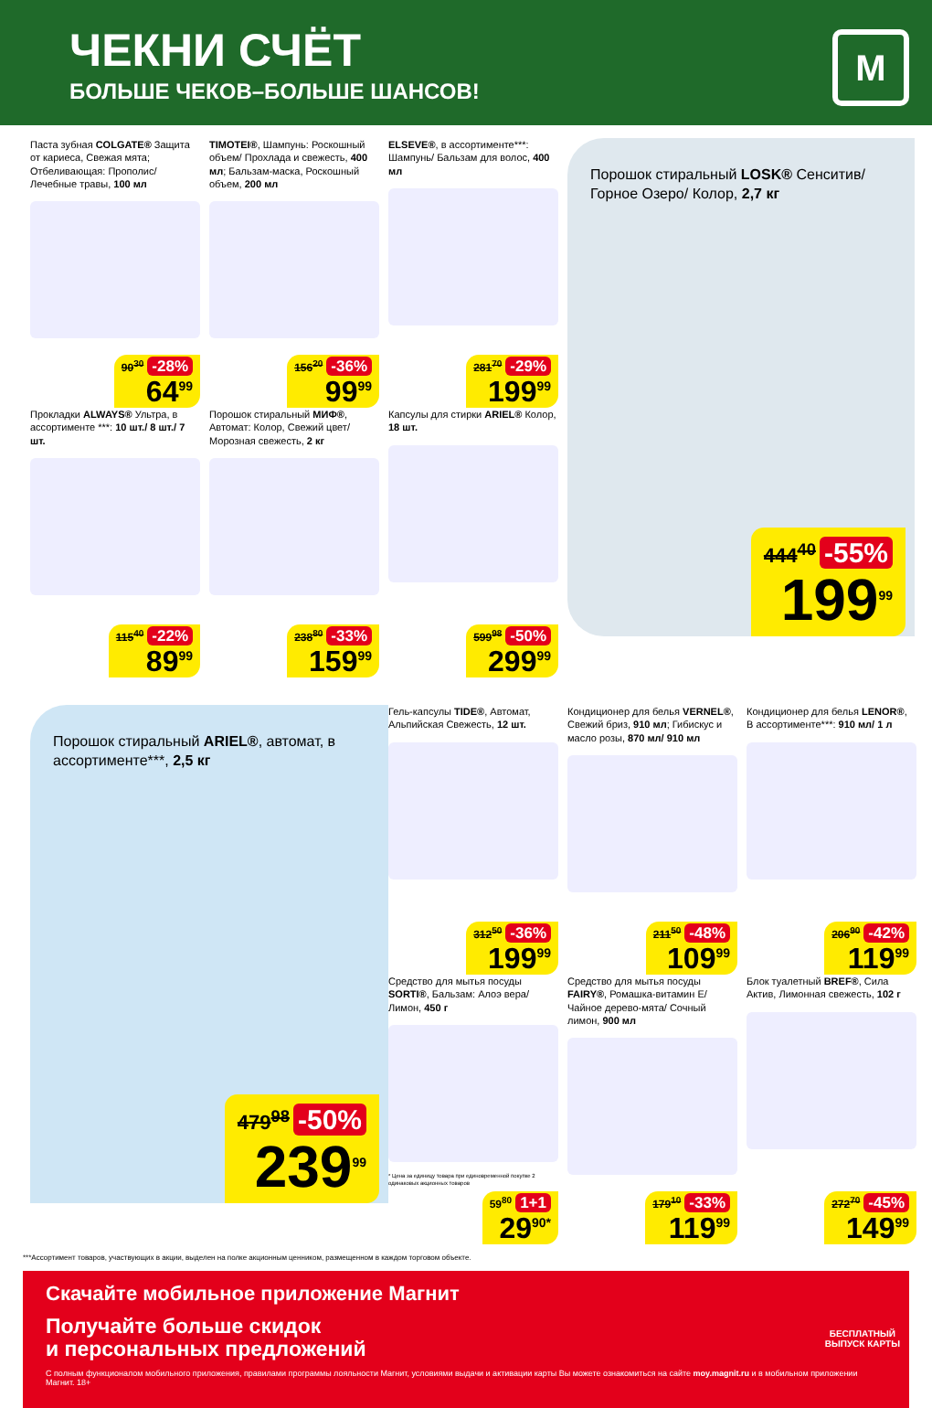ЧЕКНИ СЧЁТ
БОЛЬШЕ ЧЕКОВ–БОЛЬШЕ ШАНСОВ!
М
Паста зубная COLGATE® Защита от кариеса, Свежая мята; Отбеливающая: Прополис/ Лечебные травы, 100 мл
90<sup>30</sup> -28%
64<sup>99</sup>
TIMOTEI®, Шампунь: Роскошный объем/ Прохлада и свежесть, 400 мл; Бальзам-маска, Роскошный объем, 200 мл
156<sup>20</sup> -36%
99<sup>99</sup>
ELSEVE®, в ассортименте***: Шампунь/ Бальзам для волос, 400 мл
281<sup>70</sup> -29%
199<sup>99</sup>
Порошок стиральный LOSK® Сенситив/ Горное Озеро/ Колор, 2,7 кг
444<sup>40</sup> -55%
199<sup>99</sup>
Прокладки ALWAYS® Ультра, в ассортименте ***: 10 шт./ 8 шт./ 7 шт.
115<sup>40</sup> -22%
89<sup>99</sup>
Порошок стиральный МИФ®, Автомат: Колор, Свежий цвет/ Морозная свежесть, 2 кг
238<sup>80</sup> -33%
159<sup>99</sup>
Капсулы для стирки ARIEL® Колор, 18 шт.
599<sup>98</sup> -50%
299<sup>99</sup>
Порошок стиральный ARIEL®, автомат, в ассортименте***, 2,5 кг
479<sup>98</sup> -50%
239<sup>99</sup>
Гель-капсулы TIDE®, Автомат, Альпийская Свежесть, 12 шт.
312<sup>50</sup> -36%
199<sup>99</sup>
Кондиционер для белья VERNEL®, Свежий бриз, 910 мл; Гибискус и масло розы, 870 мл/ 910 мл
211<sup>50</sup> -48%
109<sup>99</sup>
Кондиционер для белья LENOR®, В ассортименте***: 910 мл/ 1 л
206<sup>90</sup> -42%
119<sup>99</sup>
Средство для мытья посуды SORTI®, Бальзам: Алоэ вера/ Лимон, 450 г
* Цена за единицу товара при единовременной покупке 2 одинаковых акционных товаров
59<sup>80</sup> 1+1
29<sup>90*</sup>
Средство для мытья посуды FAIRY®, Ромашка-витамин Е/ Чайное дерево-мята/ Сочный лимон, 900 мл
179<sup>10</sup> -33%
119<sup>99</sup>
Блок туалетный BREF®, Сила Актив, Лимонная свежесть, 102 г
272<sup>70</sup> -45%
149<sup>99</sup>
***Ассортимент товаров, участвующих в акции, выделен на полке акционным ценником, размещенном в каждом торговом объекте.
Скачайте мобильное приложение Магнит
Получайте больше скидок
и персональных предложений
С полным функционалом мобильного приложения, правилами программы лояльности Магнит, условиями выдачи и активации карты Вы можете ознакомиться на сайте moy.magnit.ru и в мобильном приложении Магнит. 18+
БЕСПЛАТНЫЙ
ВЫПУСК КАРТЫ